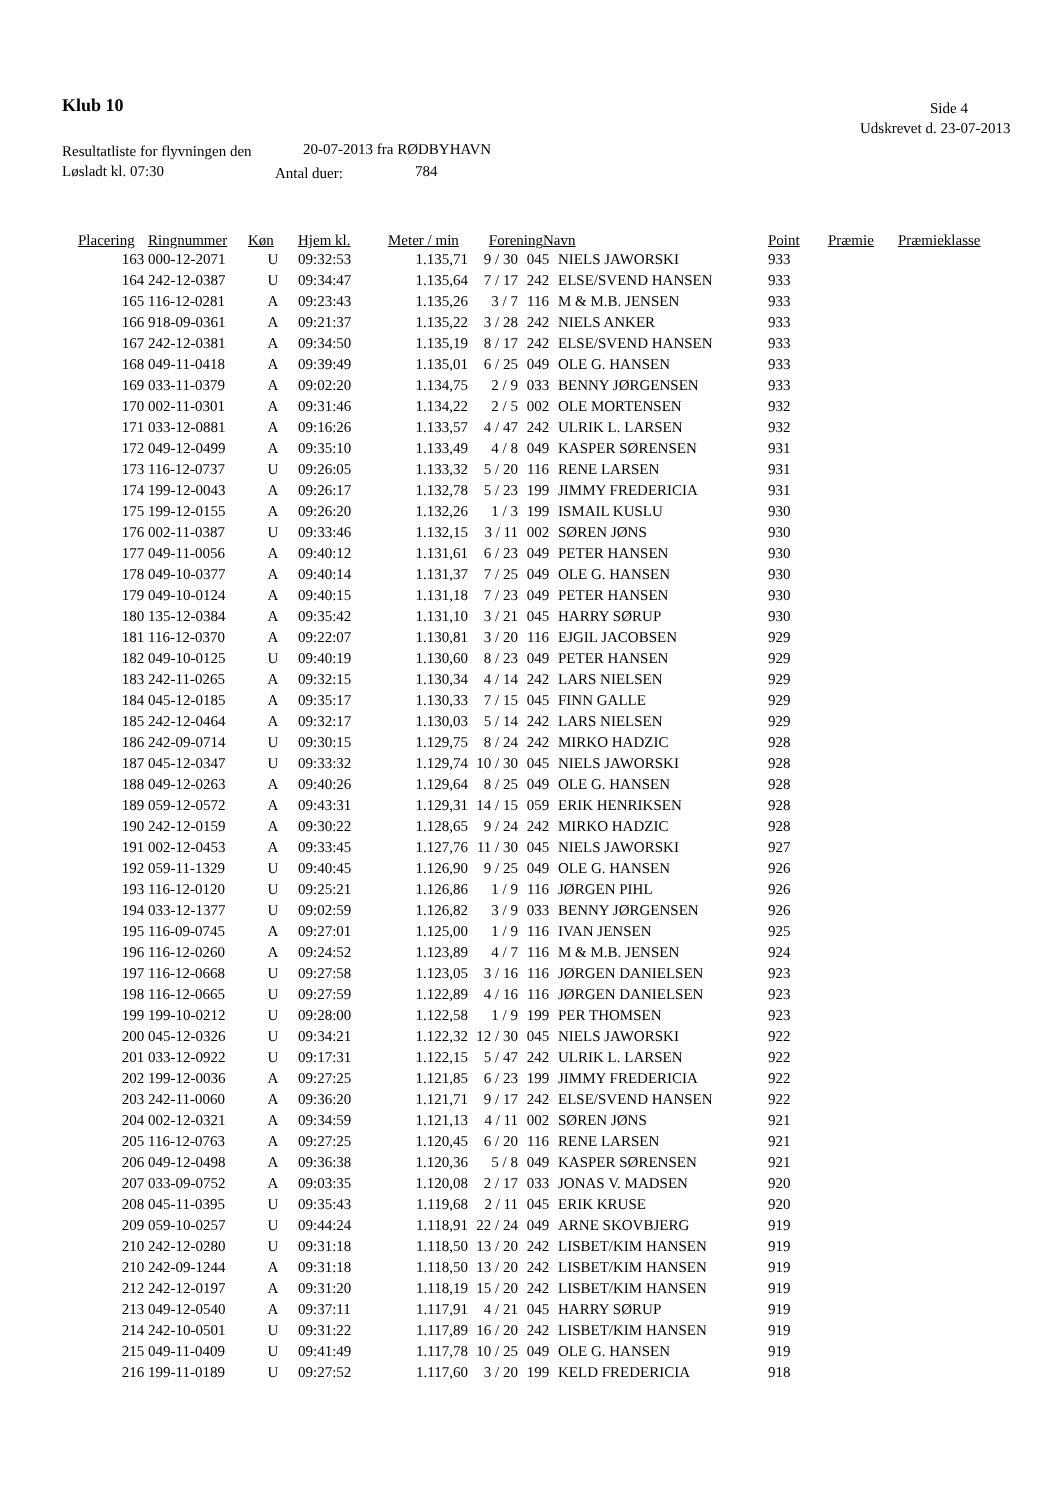Klub 10 Side 4
Udskrevet d. 23-07-2013
Resultatliste for flyvningen den
20-07-2013 fra RØDBYHAVN
Løsladt kl. 07:30 Antal duer: 784
| Placering | Ringnummer | Køn | Hjem kl. | Meter / min | Forening | Navn | Point | Præmie | Præmieklasse |
| --- | --- | --- | --- | --- | --- | --- | --- | --- | --- |
| 163 | 000-12-2071 | U | 09:32:53 | 1.135,71 | 9 / 30 | 045 | NIELS JAWORSKI | 933 |
| 164 | 242-12-0387 | U | 09:34:47 | 1.135,64 | 7 / 17 | 242 | ELSE/SVEND HANSEN | 933 |
| 165 | 116-12-0281 | A | 09:23:43 | 1.135,26 | 3 / 7 | 116 | M & M.B. JENSEN | 933 |
| 166 | 918-09-0361 | A | 09:21:37 | 1.135,22 | 3 / 28 | 242 | NIELS ANKER | 933 |
| 167 | 242-12-0381 | A | 09:34:50 | 1.135,19 | 8 / 17 | 242 | ELSE/SVEND HANSEN | 933 |
| 168 | 049-11-0418 | A | 09:39:49 | 1.135,01 | 6 / 25 | 049 | OLE G. HANSEN | 933 |
| 169 | 033-11-0379 | A | 09:02:20 | 1.134,75 | 2 / 9 | 033 | BENNY JØRGENSEN | 933 |
| 170 | 002-11-0301 | A | 09:31:46 | 1.134,22 | 2 / 5 | 002 | OLE MORTENSEN | 932 |
| 171 | 033-12-0881 | A | 09:16:26 | 1.133,57 | 4 / 47 | 242 | ULRIK L. LARSEN | 932 |
| 172 | 049-12-0499 | A | 09:35:10 | 1.133,49 | 4 / 8 | 049 | KASPER SØRENSEN | 931 |
| 173 | 116-12-0737 | U | 09:26:05 | 1.133,32 | 5 / 20 | 116 | RENE LARSEN | 931 |
| 174 | 199-12-0043 | A | 09:26:17 | 1.132,78 | 5 / 23 | 199 | JIMMY FREDERICIA | 931 |
| 175 | 199-12-0155 | A | 09:26:20 | 1.132,26 | 1 / 3 | 199 | ISMAIL KUSLU | 930 |
| 176 | 002-11-0387 | U | 09:33:46 | 1.132,15 | 3 / 11 | 002 | SØREN JØNS | 930 |
| 177 | 049-11-0056 | A | 09:40:12 | 1.131,61 | 6 / 23 | 049 | PETER HANSEN | 930 |
| 178 | 049-10-0377 | A | 09:40:14 | 1.131,37 | 7 / 25 | 049 | OLE G. HANSEN | 930 |
| 179 | 049-10-0124 | A | 09:40:15 | 1.131,18 | 7 / 23 | 049 | PETER HANSEN | 930 |
| 180 | 135-12-0384 | A | 09:35:42 | 1.131,10 | 3 / 21 | 045 | HARRY SØRUP | 930 |
| 181 | 116-12-0370 | A | 09:22:07 | 1.130,81 | 3 / 20 | 116 | EJGIL JACOBSEN | 929 |
| 182 | 049-10-0125 | U | 09:40:19 | 1.130,60 | 8 / 23 | 049 | PETER HANSEN | 929 |
| 183 | 242-11-0265 | A | 09:32:15 | 1.130,34 | 4 / 14 | 242 | LARS NIELSEN | 929 |
| 184 | 045-12-0185 | A | 09:35:17 | 1.130,33 | 7 / 15 | 045 | FINN GALLE | 929 |
| 185 | 242-12-0464 | A | 09:32:17 | 1.130,03 | 5 / 14 | 242 | LARS NIELSEN | 929 |
| 186 | 242-09-0714 | U | 09:30:15 | 1.129,75 | 8 / 24 | 242 | MIRKO HADZIC | 928 |
| 187 | 045-12-0347 | U | 09:33:32 | 1.129,74 | 10 / 30 | 045 | NIELS JAWORSKI | 928 |
| 188 | 049-12-0263 | A | 09:40:26 | 1.129,64 | 8 / 25 | 049 | OLE G. HANSEN | 928 |
| 189 | 059-12-0572 | A | 09:43:31 | 1.129,31 | 14 / 15 | 059 | ERIK HENRIKSEN | 928 |
| 190 | 242-12-0159 | A | 09:30:22 | 1.128,65 | 9 / 24 | 242 | MIRKO HADZIC | 928 |
| 191 | 002-12-0453 | A | 09:33:45 | 1.127,76 | 11 / 30 | 045 | NIELS JAWORSKI | 927 |
| 192 | 059-11-1329 | U | 09:40:45 | 1.126,90 | 9 / 25 | 049 | OLE G. HANSEN | 926 |
| 193 | 116-12-0120 | U | 09:25:21 | 1.126,86 | 1 / 9 | 116 | JØRGEN PIHL | 926 |
| 194 | 033-12-1377 | U | 09:02:59 | 1.126,82 | 3 / 9 | 033 | BENNY JØRGENSEN | 926 |
| 195 | 116-09-0745 | A | 09:27:01 | 1.125,00 | 1 / 9 | 116 | IVAN JENSEN | 925 |
| 196 | 116-12-0260 | A | 09:24:52 | 1.123,89 | 4 / 7 | 116 | M & M.B. JENSEN | 924 |
| 197 | 116-12-0668 | U | 09:27:58 | 1.123,05 | 3 / 16 | 116 | JØRGEN DANIELSEN | 923 |
| 198 | 116-12-0665 | U | 09:27:59 | 1.122,89 | 4 / 16 | 116 | JØRGEN DANIELSEN | 923 |
| 199 | 199-10-0212 | U | 09:28:00 | 1.122,58 | 1 / 9 | 199 | PER THOMSEN | 923 |
| 200 | 045-12-0326 | U | 09:34:21 | 1.122,32 | 12 / 30 | 045 | NIELS JAWORSKI | 922 |
| 201 | 033-12-0922 | U | 09:17:31 | 1.122,15 | 5 / 47 | 242 | ULRIK L. LARSEN | 922 |
| 202 | 199-12-0036 | A | 09:27:25 | 1.121,85 | 6 / 23 | 199 | JIMMY FREDERICIA | 922 |
| 203 | 242-11-0060 | A | 09:36:20 | 1.121,71 | 9 / 17 | 242 | ELSE/SVEND HANSEN | 922 |
| 204 | 002-12-0321 | A | 09:34:59 | 1.121,13 | 4 / 11 | 002 | SØREN JØNS | 921 |
| 205 | 116-12-0763 | A | 09:27:25 | 1.120,45 | 6 / 20 | 116 | RENE LARSEN | 921 |
| 206 | 049-12-0498 | A | 09:36:38 | 1.120,36 | 5 / 8 | 049 | KASPER SØRENSEN | 921 |
| 207 | 033-09-0752 | A | 09:03:35 | 1.120,08 | 2 / 17 | 033 | JONAS V. MADSEN | 920 |
| 208 | 045-11-0395 | U | 09:35:43 | 1.119,68 | 2 / 11 | 045 | ERIK KRUSE | 920 |
| 209 | 059-10-0257 | U | 09:44:24 | 1.118,91 | 22 / 24 | 049 | ARNE SKOVBJERG | 919 |
| 210 | 242-12-0280 | U | 09:31:18 | 1.118,50 | 13 / 20 | 242 | LISBET/KIM HANSEN | 919 |
| 210 | 242-09-1244 | A | 09:31:18 | 1.118,50 | 13 / 20 | 242 | LISBET/KIM HANSEN | 919 |
| 212 | 242-12-0197 | A | 09:31:20 | 1.118,19 | 15 / 20 | 242 | LISBET/KIM HANSEN | 919 |
| 213 | 049-12-0540 | A | 09:37:11 | 1.117,91 | 4 / 21 | 045 | HARRY SØRUP | 919 |
| 214 | 242-10-0501 | U | 09:31:22 | 1.117,89 | 16 / 20 | 242 | LISBET/KIM HANSEN | 919 |
| 215 | 049-11-0409 | U | 09:41:49 | 1.117,78 | 10 / 25 | 049 | OLE G. HANSEN | 919 |
| 216 | 199-11-0189 | U | 09:27:52 | 1.117,60 | 3 / 20 | 199 | KELD FREDERICIA | 918 |